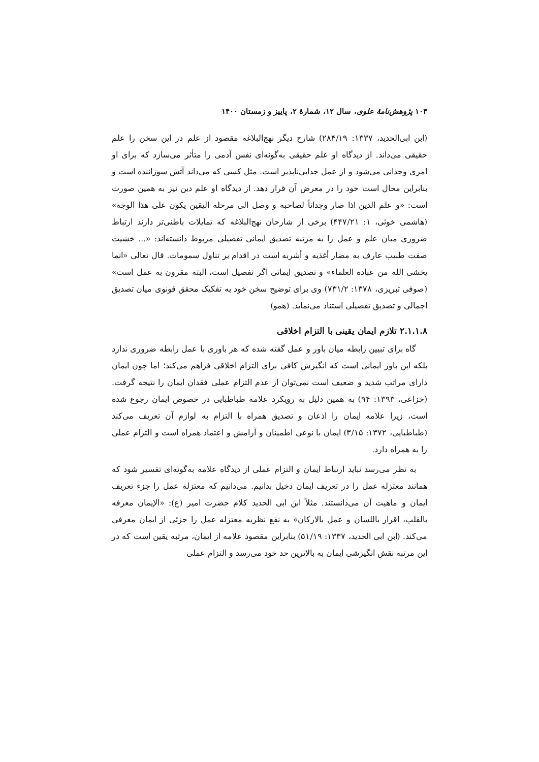۱۰۴ پژوهش‌نامهٔ علوی، سال ۱۲، شمارهٔ ۲، پاییز و زمستان ۱۴۰۰
(ابن ابی‌الحدید، ۱۳۳۷: ۲۸۴/۱۹) شارح دیگر نهج‌البلاغه مقصود از علم در این سخن را علم حقیقی می‌داند. از دیدگاه او علم حقیقی به‌گونه‌ای نفس آدمی را متأثر می‌سازد که برای او امری وجدانی می‌شود و از عمل جدایی‌ناپذیر است. مثل کسی که می‌داند آتش سوزاننده است و بنابراین محال است خود را در معرض آن قرار دهد. از دیدگاه او علم دین نیز به همین صورت است: «و علم الدین اذا صار وجداناً لصاحبه و وصل الی مرحله الیقین یکون علی هذا الوجه» (هاشمی خوئی، ۱: ۴۴۷/۲۱) برخی از شارحان نهج‌البلاغه که تمایلات باطنی‌تر دارند ارتباط ضروری میان علم و عمل را به مرتبه تصدیق ایمانی تفصیلی مربوط دانسته‌اند: «... خشیت صفت طبیب عارف به مضار أغذیه و أشربه است در اقدام بر تناول سمومات. قال تعالی «انما یخشی الله من عباده العلماء» و تصدیق ایمانی اگر تفصیل است، البته مقرون به عمل است» (صوفی تبریزی، ۱۳۷۸: ۷۳۱/۲) وی برای توضیح سخن خود به تفکیک محقق قونوی میان تصدیق اجمالی و تصدیق تفصیلی استناد می‌نماید. (همو)
۲.۱.۱.۸ تلازم ایمان یقینی با التزام اخلاقی
گاه برای تبیین رابطه میان باور و عمل گفته شده که هر باوری با عمل رابطه ضروری ندارد بلکه این باور ایمانی است که انگیزش کافی برای التزام اخلاقی فراهم می‌کند؛ اما چون ایمان دارای مراتب شدید و ضعیف است نمی‌توان از عدم التزام عملی فقدان ایمان را نتیجه گرفت. (خزاعی، ۱۳۹۳: ۹۴) به همین دلیل به رویکرد علامه طباطبایی در خصوص ایمان رجوع شده است، زیرا علامه ایمان را اذعان و تصدیق همراه با التزام به لوازم آن تعریف می‌کند (طباطبایی، ۱۳۷۲: ۳/۱۵) ایمان با نوعی اطمینان و آرامش و اعتماد همراه است و التزام عملی را به همراه دارد.
به نظر می‌رسد نباید ارتباط ایمان و التزام عملی از دیدگاه علامه به‌گونه‌ای تفسیر شود که همانند معتزله عمل را در تعریف ایمان دخیل بدانیم. می‌دانیم که معتزله عمل را جزء تعریف ایمان و ماهیت آن می‌دانستند. مثلاً ابن ابی الحدید کلام حضرت امیر (ع): «الإیمان معرفه بالقلب، اقرار باللسان و عمل بالارکان» به نفع نظریه معتزله عمل را جزئی از ایمان معرفی می‌کند. (ابن ابی الحدید، ۱۳۳۷: ۵۱/۱۹) بنابراین مقصود علامه از ایمان، مرتبه یقین است که در این مرتبه نقش انگیزشی ایمان به بالاترین حد خود می‌رسد و التزام عملی